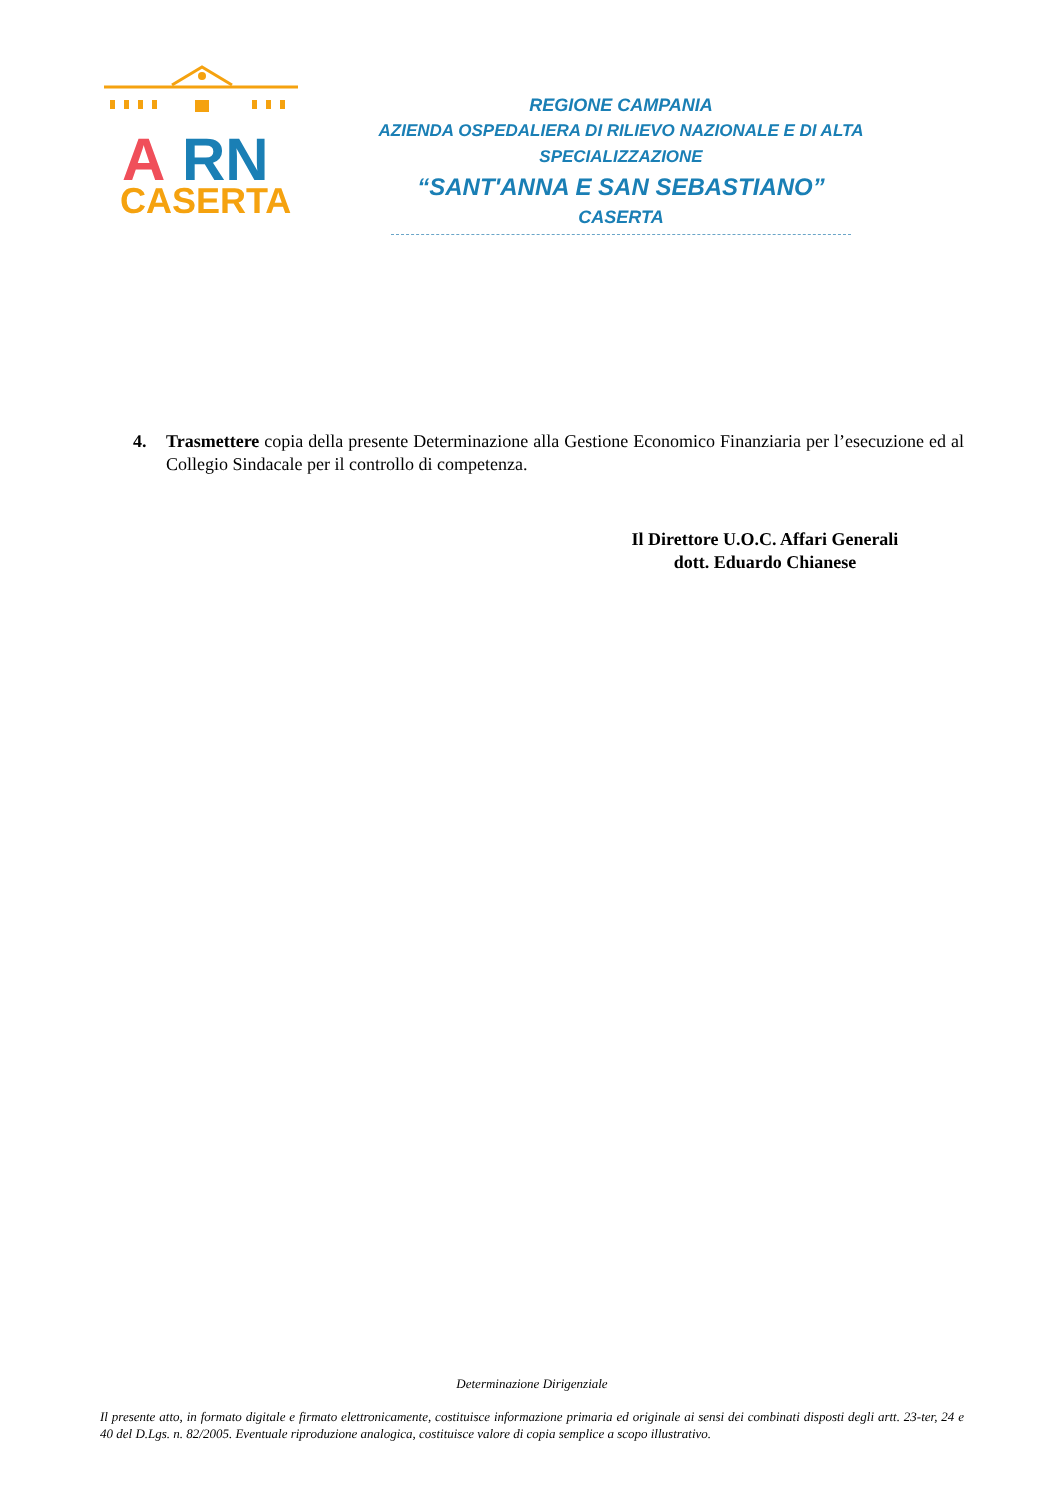A
RN
CASERTA
REGIONE CAMPANIA
AZIENDA OSPEDALIERA DI RILIEVO NAZIONALE E DI ALTA SPECIALIZZAZIONE
“SANT'ANNA E SAN SEBASTIANO”
CASERTA
4. Trasmettere copia della presente Determinazione alla Gestione Economico Finanziaria per l’esecuzione ed al Collegio Sindacale per il controllo di competenza.
Il Direttore U.O.C. Affari Generali
dott. Eduardo Chianese
Determinazione Dirigenziale
Il presente atto, in formato digitale e firmato elettronicamente, costituisce informazione primaria ed originale ai sensi dei combinati disposti degli artt. 23-ter, 24 e 40 del D.Lgs. n. 82/2005. Eventuale riproduzione analogica, costituisce valore di copia semplice a scopo illustrativo.